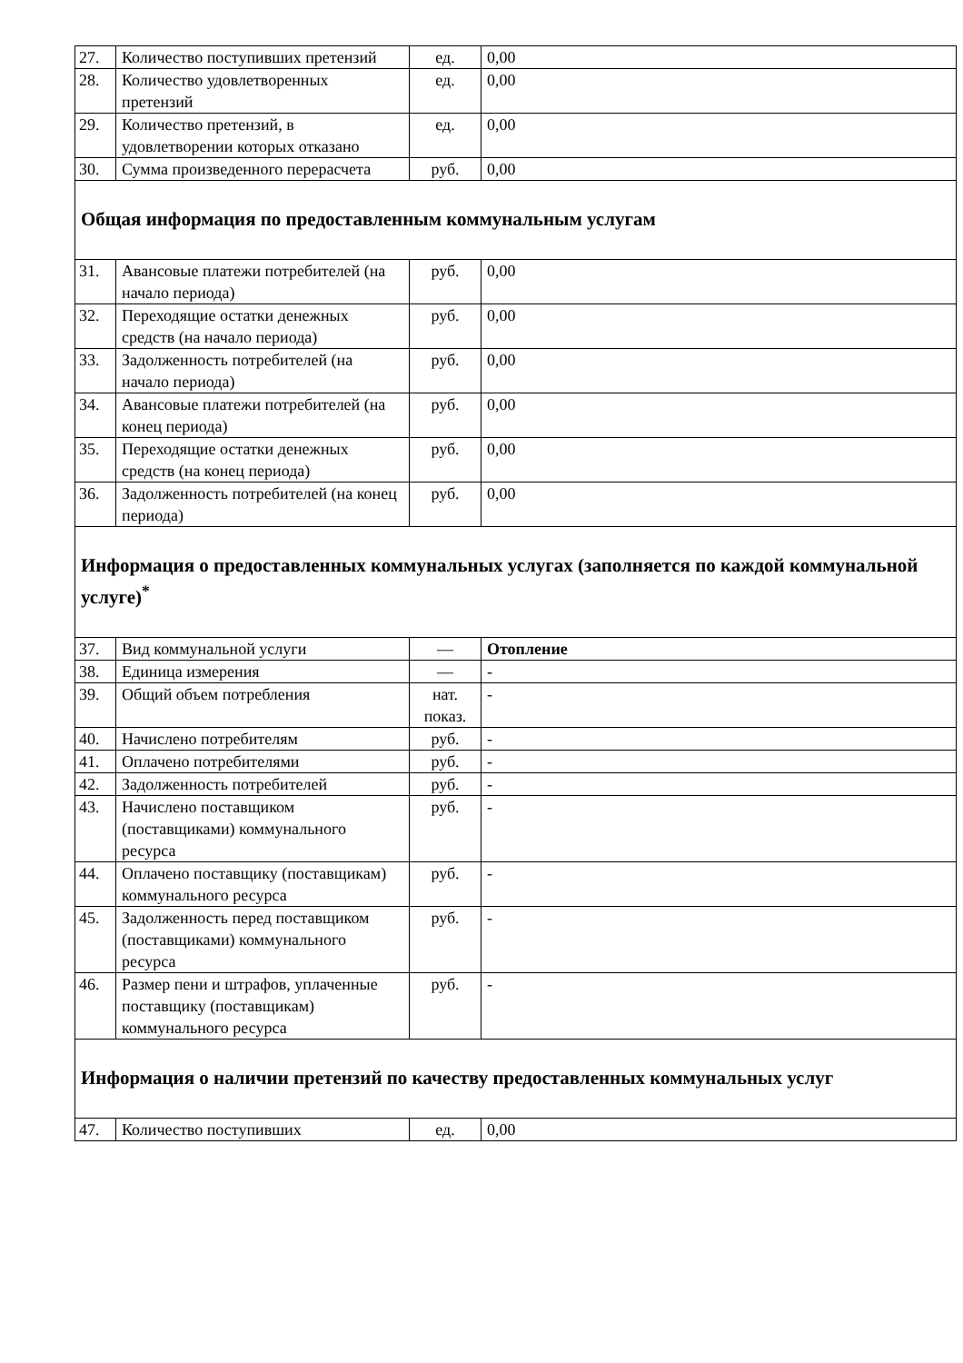| 27. | Количество поступивших претензий | ед. | 0,00 |
| 28. | Количество удовлетворенных претензий | ед. | 0,00 |
| 29. | Количество претензий, в удовлетворении которых отказано | ед. | 0,00 |
| 30. | Сумма произведенного перерасчета | руб. | 0,00 |
| Общая информация по предоставленным коммунальным услугам | | | |
| 31. | Авансовые платежи потребителей (на начало периода) | руб. | 0,00 |
| 32. | Переходящие остатки денежных средств (на начало периода) | руб. | 0,00 |
| 33. | Задолженность потребителей (на начало периода) | руб. | 0,00 |
| 34. | Авансовые платежи потребителей (на конец периода) | руб. | 0,00 |
| 35. | Переходящие остатки денежных средств (на конец периода) | руб. | 0,00 |
| 36. | Задолженность потребителей (на конец периода) | руб. | 0,00 |
| Информация о предоставленных коммунальных услугах (заполняется по каждой коммунальной услуге)<sup>*</sup> | | | |
| 37. | Вид коммунальной услуги | — | Отопление |
| 38. | Единица измерения | — | - |
| 39. | Общий объем потребления | нат. показ. | - |
| 40. | Начислено потребителям | руб. | - |
| 41. | Оплачено потребителями | руб. | - |
| 42. | Задолженность потребителей | руб. | - |
| 43. | Начислено поставщиком (поставщиками) коммунального ресурса | руб. | - |
| 44. | Оплачено поставщику (поставщикам) коммунального ресурса | руб. | - |
| 45. | Задолженность перед поставщиком (поставщиками) коммунального ресурса | руб. | - |
| 46. | Размер пени и штрафов, уплаченные поставщику (поставщикам) коммунального ресурса | руб. | - |
| Информация о наличии претензий по качеству предоставленных коммунальных услуг | | | |
| 47. | Количество поступивших | ед. | 0,00 |